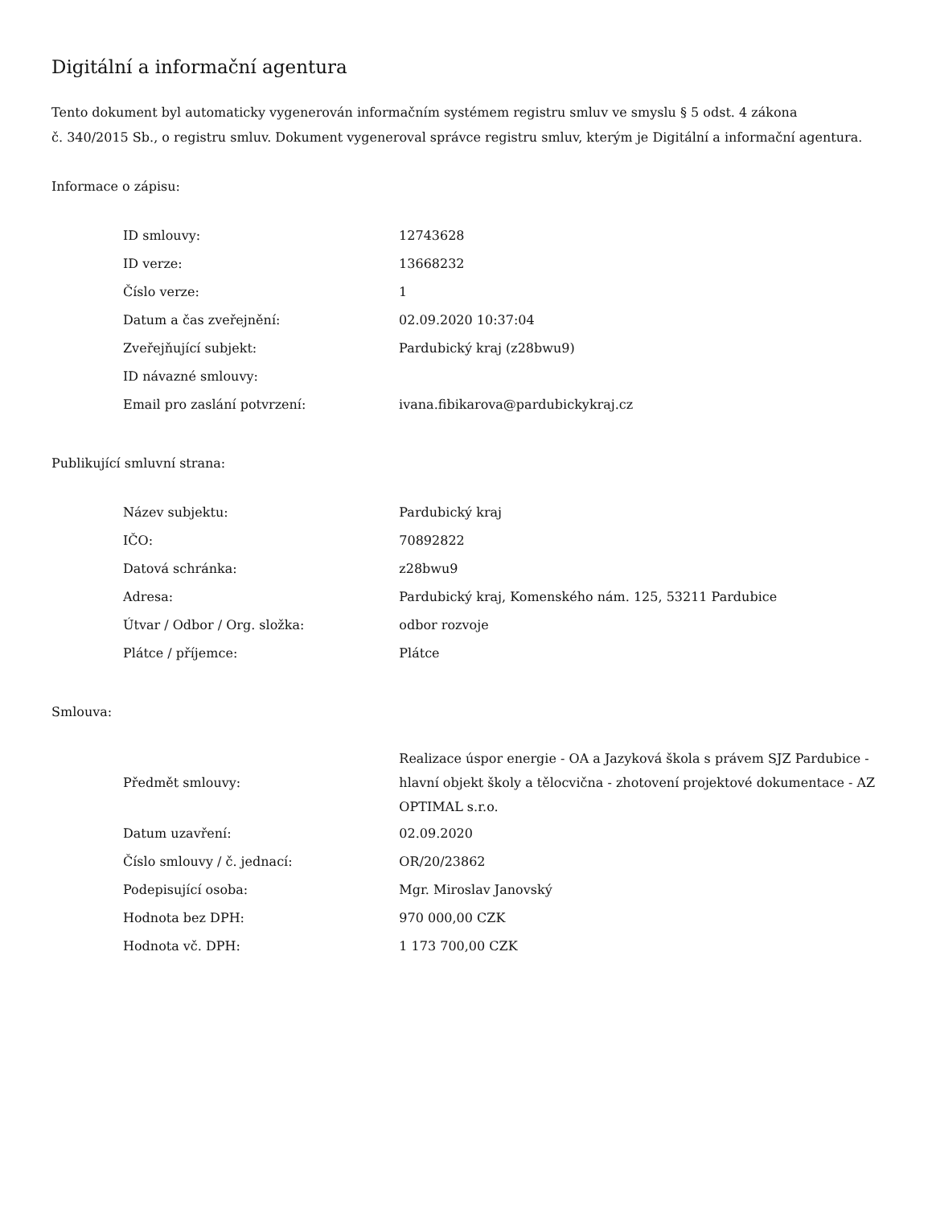Digitální a informační agentura
Tento dokument byl automaticky vygenerován informačním systémem registru smluv ve smyslu § 5 odst. 4 zákona
č. 340/2015 Sb., o registru smluv. Dokument vygeneroval správce registru smluv, kterým je Digitální a informační agentura.
Informace o zápisu:
| ID smlouvy: | 12743628 |
| ID verze: | 13668232 |
| Číslo verze: | 1 |
| Datum a čas zveřejnění: | 02.09.2020 10:37:04 |
| Zveřejňující subjekt: | Pardubický kraj (z28bwu9) |
| ID návazné smlouvy: | |
| Email pro zaslání potvrzení: | ivana.fibikarova@pardubickykraj.cz |
Publikující smluvní strana:
| Název subjektu: | Pardubický kraj |
| IČO: | 70892822 |
| Datová schránka: | z28bwu9 |
| Adresa: | Pardubický kraj, Komenského nám. 125, 53211 Pardubice |
| Útvar / Odbor / Org. složka: | odbor rozvoje |
| Plátce / příjemce: | Plátce |
Smlouva:
| Předmět smlouvy: | Realizace úspor energie - OA a Jazyková škola s právem SJZ Pardubice - hlavní objekt školy a tělocvična - zhotovení projektové dokumentace - AZ OPTIMAL s.r.o. |
| Datum uzavření: | 02.09.2020 |
| Číslo smlouvy / č. jednací: | OR/20/23862 |
| Podepisující osoba: | Mgr. Miroslav Janovský |
| Hodnota bez DPH: | 970 000,00 CZK |
| Hodnota vč. DPH: | 1 173 700,00 CZK |